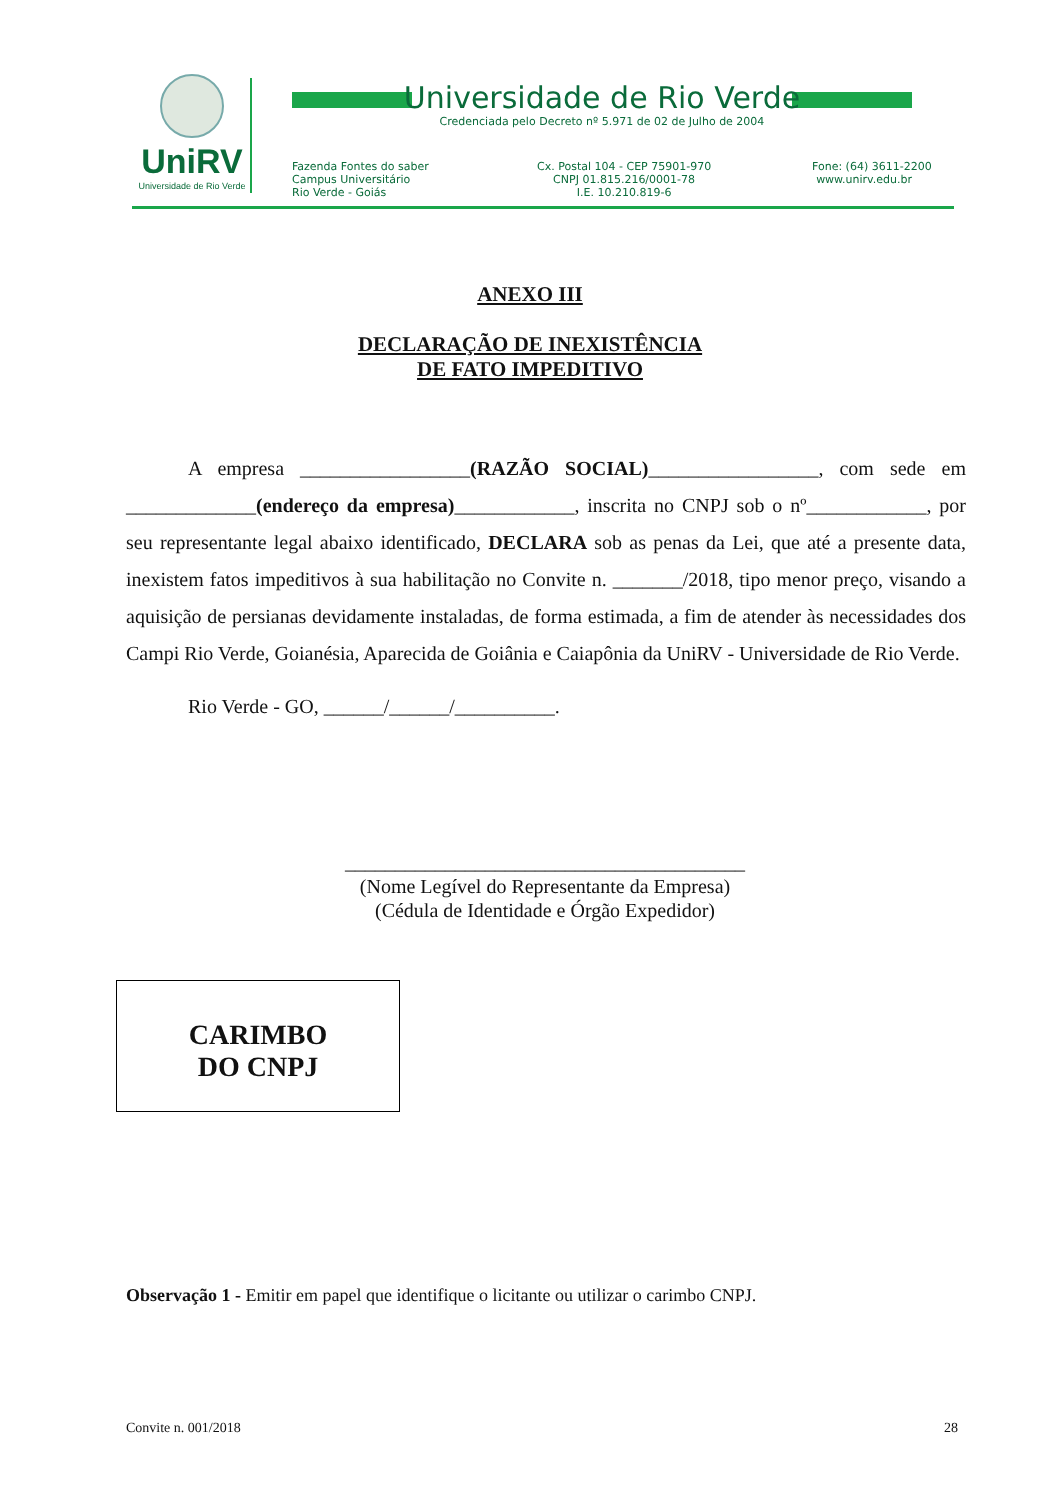UniRV
Universidade de Rio Verde
Universidade de Rio Verde
Credenciada pelo Decreto nº 5.971 de 02 de Julho de 2004
Fazenda Fontes do saber
Campus Universitário
Rio Verde - Goiás
Cx. Postal 104 - CEP 75901-970
CNPJ 01.815.216/0001-78
I.E. 10.210.819-6
Fone: (64) 3611-2200
www.unirv.edu.br
ANEXO III
DECLARAÇÃO DE INEXISTÊNCIA
DE FATO IMPEDITIVO
A empresa _________________(RAZÃO SOCIAL)_________________, com sede em _____________(endereço da empresa)____________, inscrita no CNPJ sob o nº____________, por seu representante legal abaixo identificado, DECLARA sob as penas da Lei, que até a presente data, inexistem fatos impeditivos à sua habilitação no Convite n. _______/2018, tipo menor preço, visando a aquisição de persianas devidamente instaladas, de forma estimada, a fim de atender às necessidades dos Campi Rio Verde, Goianésia, Aparecida de Goiânia e Caiapônia da UniRV - Universidade de Rio Verde.
Rio Verde - GO, ______/______/__________.
________________________________________
(Nome Legível do Representante da Empresa)
(Cédula de Identidade e Órgão Expedidor)
CARIMBO
DO CNPJ
Observação 1 - Emitir em papel que identifique o licitante ou utilizar o carimbo CNPJ.
Convite n. 001/2018 28